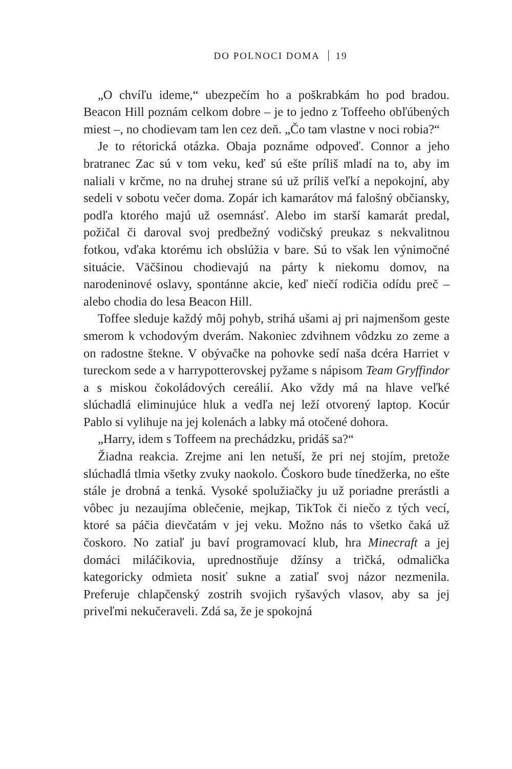DO POLNOCI DOMA 19
„O chvíľu ideme,“ ubezpečím ho a poškrabkám ho pod bradou. Beacon Hill poznám celkom dobre – je to jedno z Toffeeho obľúbených miest –, no chodievam tam len cez deň. „Čo tam vlastne v noci robia?“
Je to rétorická otázka. Obaja poznáme odpoveď. Connor a jeho bratranec Zac sú v tom veku, keď sú ešte príliš mladí na to, aby im naliali v krčme, no na druhej strane sú už príliš veľkí a nepokojní, aby sedeli v sobotu večer doma. Zopár ich kamarátov má falošný občiansky, podľa ktorého majú už osemnásť. Alebo im starší kamarát predal, požičal či daroval svoj predbežný vodičský preukaz s nekvalitnou fotkou, vďaka ktorému ich obslúžia v bare. Sú to však len výnimočné situácie. Väčšinou chodievajú na párty k niekomu domov, na narodeninové oslavy, spontánne akcie, keď niečí rodičia odídu preč – alebo chodia do lesa Beacon Hill.
Toffee sleduje každý môj pohyb, strihá ušami aj pri najmenšom geste smerom k vchodovým dverám. Nakoniec zdvihnem vôdzku zo zeme a on radostne štekne. V obývačke na pohovke sedí naša dcéra Harriet v tureckom sede a v harrypotterovskej pyžame s nápisom Team Gryffindor a s miskou čokoládových cereálií. Ako vždy má na hlave veľké slúchadlá eliminujúce hluk a vedľa nej leží otvorený laptop. Kocúr Pablo si vylihuje na jej kolenách a labky má otočené dohora.
„Harry, idem s Toffeem na prechádzku, pridáš sa?“
Žiadna reakcia. Zrejme ani len netuší, že pri nej stojím, pretože slúchadlá tlmia všetky zvuky naokolo. Čoskoro bude tínedžerka, no ešte stále je drobná a tenká. Vysoké spolužiačky ju už poriadne prerástli a vôbec ju nezaujíma oblečenie, mejkap, TikTok či niečo z tých vecí, ktoré sa páčia dievčatám v jej veku. Možno nás to všetko čaká už čoskoro. No zatiaľ ju baví programovací klub, hra Minecraft a jej domáci miláčikovia, uprednostňuje džínsy a tričká, odmalička kategoricky odmieta nosiť sukne a zatiaľ svoj názor nezmenila. Preferuje chlapčenský zostrih svojich ryšavých vlasov, aby sa jej priveľmi nekučeraveli. Zdá sa, že je spokojná